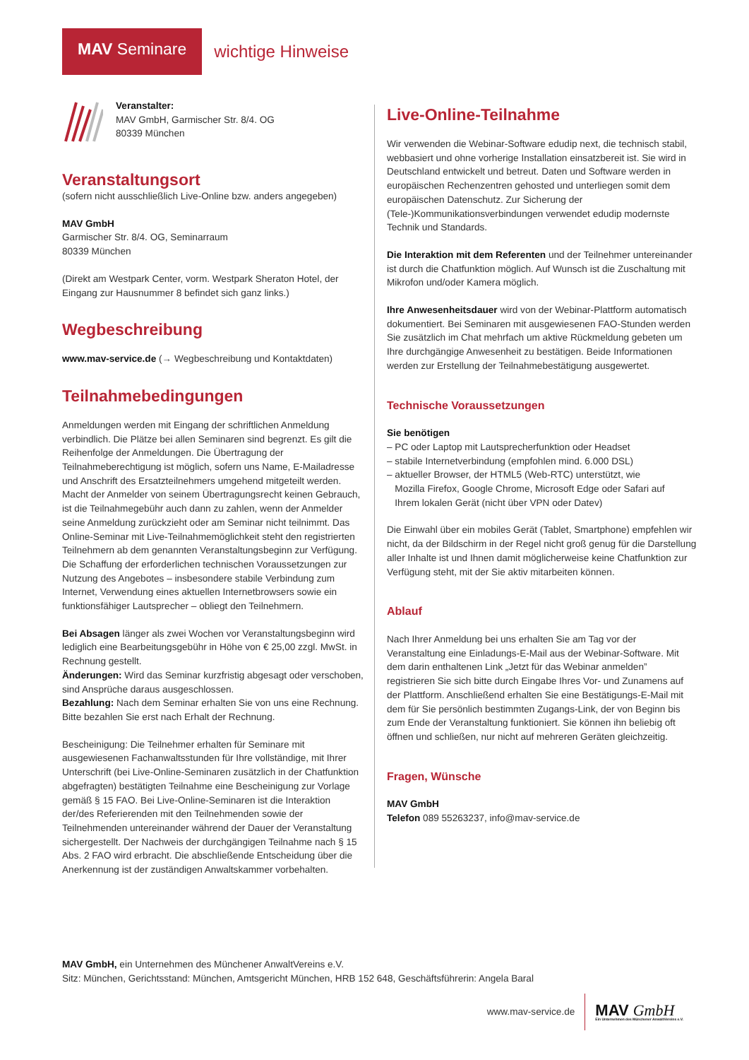MAV Seminare
wichtige Hinweise
Veranstalter:
MAV GmbH, Garmischer Str. 8/4. OG
80339 München
Veranstaltungsort
(sofern nicht ausschließlich Live-Online bzw. anders angegeben)
MAV GmbH
Garmischer Str. 8/4. OG, Seminarraum
80339 München
(Direkt am Westpark Center, vorm. Westpark Sheraton Hotel, der Eingang zur Hausnummer 8 befindet sich ganz links.)
Wegbeschreibung
www.mav-service.de (→ Wegbeschreibung und Kontaktdaten)
Teilnahmebedingungen
Anmeldungen werden mit Eingang der schriftlichen Anmeldung verbindlich. Die Plätze bei allen Seminaren sind begrenzt. Es gilt die Reihenfolge der Anmeldungen. Die Übertragung der Teilnahmeberechtigung ist möglich, sofern uns Name, E-Mailadresse und Anschrift des Ersatzteilnehmers umgehend mitgeteilt werden. Macht der Anmelder von seinem Übertragungsrecht keinen Gebrauch, ist die Teilnahmegebühr auch dann zu zahlen, wenn der Anmelder seine Anmeldung zurückzieht oder am Seminar nicht teilnimmt. Das Online-Seminar mit Live-Teilnahmemöglichkeit steht den registrierten Teilnehmern ab dem genannten Veranstaltungsbeginn zur Verfügung. Die Schaffung der erforderlichen technischen Voraussetzungen zur Nutzung des Angebotes – insbesondere stabile Verbindung zum Internet, Verwendung eines aktuellen Internetbrowsers sowie ein funktionsfähiger Lautsprecher – obliegt den Teilnehmern.
Bei Absagen länger als zwei Wochen vor Veranstaltungsbeginn wird lediglich eine Bearbeitungsgebühr in Höhe von € 25,00 zzgl. MwSt. in Rechnung gestellt.
Änderungen: Wird das Seminar kurzfristig abgesagt oder verschoben, sind Ansprüche daraus ausgeschlossen.
Bezahlung: Nach dem Seminar erhalten Sie von uns eine Rechnung. Bitte bezahlen Sie erst nach Erhalt der Rechnung.
Bescheinigung: Die Teilnehmer erhalten für Seminare mit ausgewiesenen Fachanwaltsstunden für Ihre vollständige, mit Ihrer Unterschrift (bei Live-Online-Seminaren zusätzlich in der Chatfunktion abgefragten) bestätigten Teilnahme eine Bescheinigung zur Vorlage gemäß § 15 FAO. Bei Live-Online-Seminaren ist die Interaktion der/des Referierenden mit den Teilnehmenden sowie der Teilnehmenden untereinander während der Dauer der Veranstaltung sichergestellt. Der Nachweis der durchgängigen Teilnahme nach § 15 Abs. 2 FAO wird erbracht. Die abschließende Entscheidung über die Anerkennung ist der zuständigen Anwaltskammer vorbehalten.
Live-Online-Teilnahme
Wir verwenden die Webinar-Software edudip next, die technisch stabil, webbasiert und ohne vorherige Installation einsatzbereit ist. Sie wird in Deutschland entwickelt und betreut. Daten und Software werden in europäischen Rechenzentren gehosted und unterliegen somit dem europäischen Datenschutz. Zur Sicherung der (Tele-)Kommunikationsverbindungen verwendet edudip modernste Technik und Standards.
Die Interaktion mit dem Referenten und der Teilnehmer untereinander ist durch die Chatfunktion möglich. Auf Wunsch ist die Zuschaltung mit Mikrofon und/oder Kamera möglich.
Ihre Anwesenheitsdauer wird von der Webinar-Plattform automatisch dokumentiert. Bei Seminaren mit ausgewiesenen FAO-Stunden werden Sie zusätzlich im Chat mehrfach um aktive Rückmeldung gebeten um Ihre durchgängige Anwesenheit zu bestätigen. Beide Informationen werden zur Erstellung der Teilnahmebestätigung ausgewertet.
Technische Voraussetzungen
Sie benötigen
– PC oder Laptop mit Lautsprecherfunktion oder Headset
– stabile Internetverbindung (empfohlen mind. 6.000 DSL)
– aktueller Browser, der HTML5 (Web-RTC) unterstützt, wie
Mozilla Firefox, Google Chrome, Microsoft Edge oder Safari auf
Ihrem lokalen Gerät (nicht über VPN oder Datev)
Die Einwahl über ein mobiles Gerät (Tablet, Smartphone) empfehlen wir nicht, da der Bildschirm in der Regel nicht groß genug für die Darstellung aller Inhalte ist und Ihnen damit möglicherweise keine Chatfunktion zur Verfügung steht, mit der Sie aktiv mitarbeiten können.
Ablauf
Nach Ihrer Anmeldung bei uns erhalten Sie am Tag vor der Veranstaltung eine Einladungs-E-Mail aus der Webinar-Software. Mit dem darin enthaltenen Link „Jetzt für das Webinar anmelden” registrieren Sie sich bitte durch Eingabe Ihres Vor- und Zunamens auf der Plattform. Anschließend erhalten Sie eine Bestätigungs-E-Mail mit dem für Sie persönlich bestimmten Zugangs-Link, der von Beginn bis zum Ende der Veranstaltung funktioniert. Sie können ihn beliebig oft öffnen und schließen, nur nicht auf mehreren Geräten gleichzeitig.
Fragen, Wünsche
MAV GmbH
Telefon 089 55263237, info@mav-service.de
MAV GmbH, ein Unternehmen des Münchener AnwaltVereins e.V.
Sitz: München, Gerichtsstand: München, Amtsgericht München, HRB 152 648, Geschäftsführerin: Angela Baral
www.mav-service.de
MAV GmbH
Ein Unternehmen des Münchener AnwaltVereins e.V.